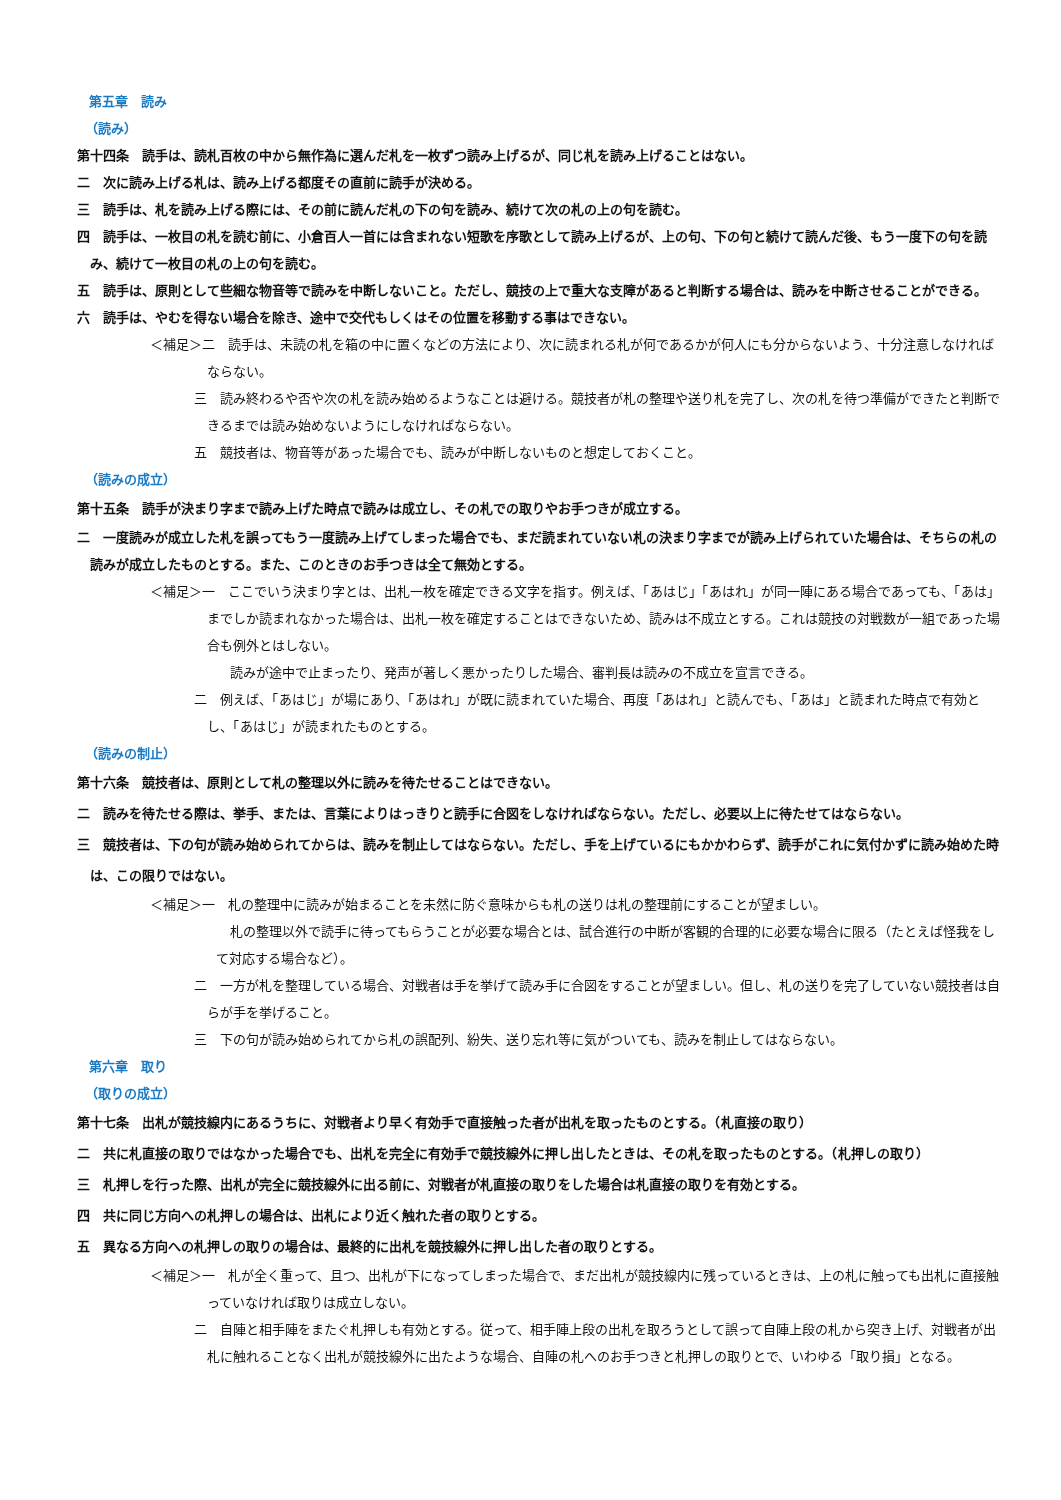第五章　読み
（読み）
第十四条　読手は、読札百枚の中から無作為に選んだ札を一枚ずつ読み上げるが、同じ札を読み上げることはない。
二　次に読み上げる札は、読み上げる都度その直前に読手が決める。
三　読手は、札を読み上げる際には、その前に読んだ札の下の句を読み、続けて次の札の上の句を読む。
四　読手は、一枚目の札を読む前に、小倉百人一首には含まれない短歌を序歌として読み上げるが、上の句、下の句と続けて読んだ後、もう一度下の句を読み、続けて一枚目の札の上の句を読む。
五　読手は、原則として些細な物音等で読みを中断しないこと。ただし、競技の上で重大な支障があると判断する場合は、読みを中断させることができる。
六　読手は、やむを得ない場合を除き、途中で交代もしくはその位置を移動する事はできない。
＜補足＞二　読手は、未読の札を箱の中に置くなどの方法により、次に読まれる札が何であるかが何人にも分からないよう、十分注意しなければならない。
三　読み終わるや否や次の札を読み始めるようなことは避ける。競技者が札の整理や送り札を完了し、次の札を待つ準備ができたと判断できるまでは読み始めないようにしなければならない。
五　競技者は、物音等があった場合でも、読みが中断しないものと想定しておくこと。
（読みの成立）
第十五条　読手が決まり字まで読み上げた時点で読みは成立し、その札での取りやお手つきが成立する。
二　一度読みが成立した札を誤ってもう一度読み上げてしまった場合でも、まだ読まれていない札の決まり字までが読み上げられていた場合は、そちらの札の読みが成立したものとする。また、このときのお手つきは全て無効とする。
＜補足＞一　ここでいう決まり字とは、出札一枚を確定できる文字を指す。例えば、「あはじ」「あはれ」が同一陣にある場合であっても、「あは」までしか読まれなかった場合は、出札一枚を確定することはできないため、読みは不成立とする。これは競技の対戦数が一組であった場合も例外とはしない。
読みが途中で止まったり、発声が著しく悪かったりした場合、審判長は読みの不成立を宣言できる。
二　例えば、「あはじ」が場にあり、「あはれ」が既に読まれていた場合、再度「あはれ」と読んでも、「あは」と読まれた時点で有効とし、「あはじ」が読まれたものとする。
（読みの制止）
第十六条　競技者は、原則として札の整理以外に読みを待たせることはできない。
二　読みを待たせる際は、挙手、または、言葉によりはっきりと読手に合図をしなければならない。ただし、必要以上に待たせてはならない。
三　競技者は、下の句が読み始められてからは、読みを制止してはならない。ただし、手を上げているにもかかわらず、読手がこれに気付かずに読み始めた時は、この限りではない。
＜補足＞一　札の整理中に読みが始まることを未然に防ぐ意味からも札の送りは札の整理前にすることが望ましい。
札の整理以外で読手に待ってもらうことが必要な場合とは、試合進行の中断が客観的合理的に必要な場合に限る（たとえば怪我をして対応する場合など）。
二　一方が札を整理している場合、対戦者は手を挙げて読み手に合図をすることが望ましい。但し、札の送りを完了していない競技者は自らが手を挙げること。
三　下の句が読み始められてから札の誤配列、紛失、送り忘れ等に気がついても、読みを制止してはならない。
第六章　取り
（取りの成立）
第十七条　出札が競技線内にあるうちに、対戦者より早く有効手で直接触った者が出札を取ったものとする。（札直接の取り）
二　共に札直接の取りではなかった場合でも、出札を完全に有効手で競技線外に押し出したときは、その札を取ったものとする。（札押しの取り）
三　札押しを行った際、出札が完全に競技線外に出る前に、対戦者が札直接の取りをした場合は札直接の取りを有効とする。
四　共に同じ方向への札押しの場合は、出札により近く触れた者の取りとする。
五　異なる方向への札押しの取りの場合は、最終的に出札を競技線外に押し出した者の取りとする。
＜補足＞一　札が全く重って、且つ、出札が下になってしまった場合で、まだ出札が競技線内に残っているときは、上の札に触っても出札に直接触っていなければ取りは成立しない。
二　自陣と相手陣をまたぐ札押しも有効とする。従って、相手陣上段の出札を取ろうとして誤って自陣上段の札から突き上げ、対戦者が出札に触れることなく出札が競技線外に出たような場合、自陣の札へのお手つきと札押しの取りとで、いわゆる「取り損」となる。